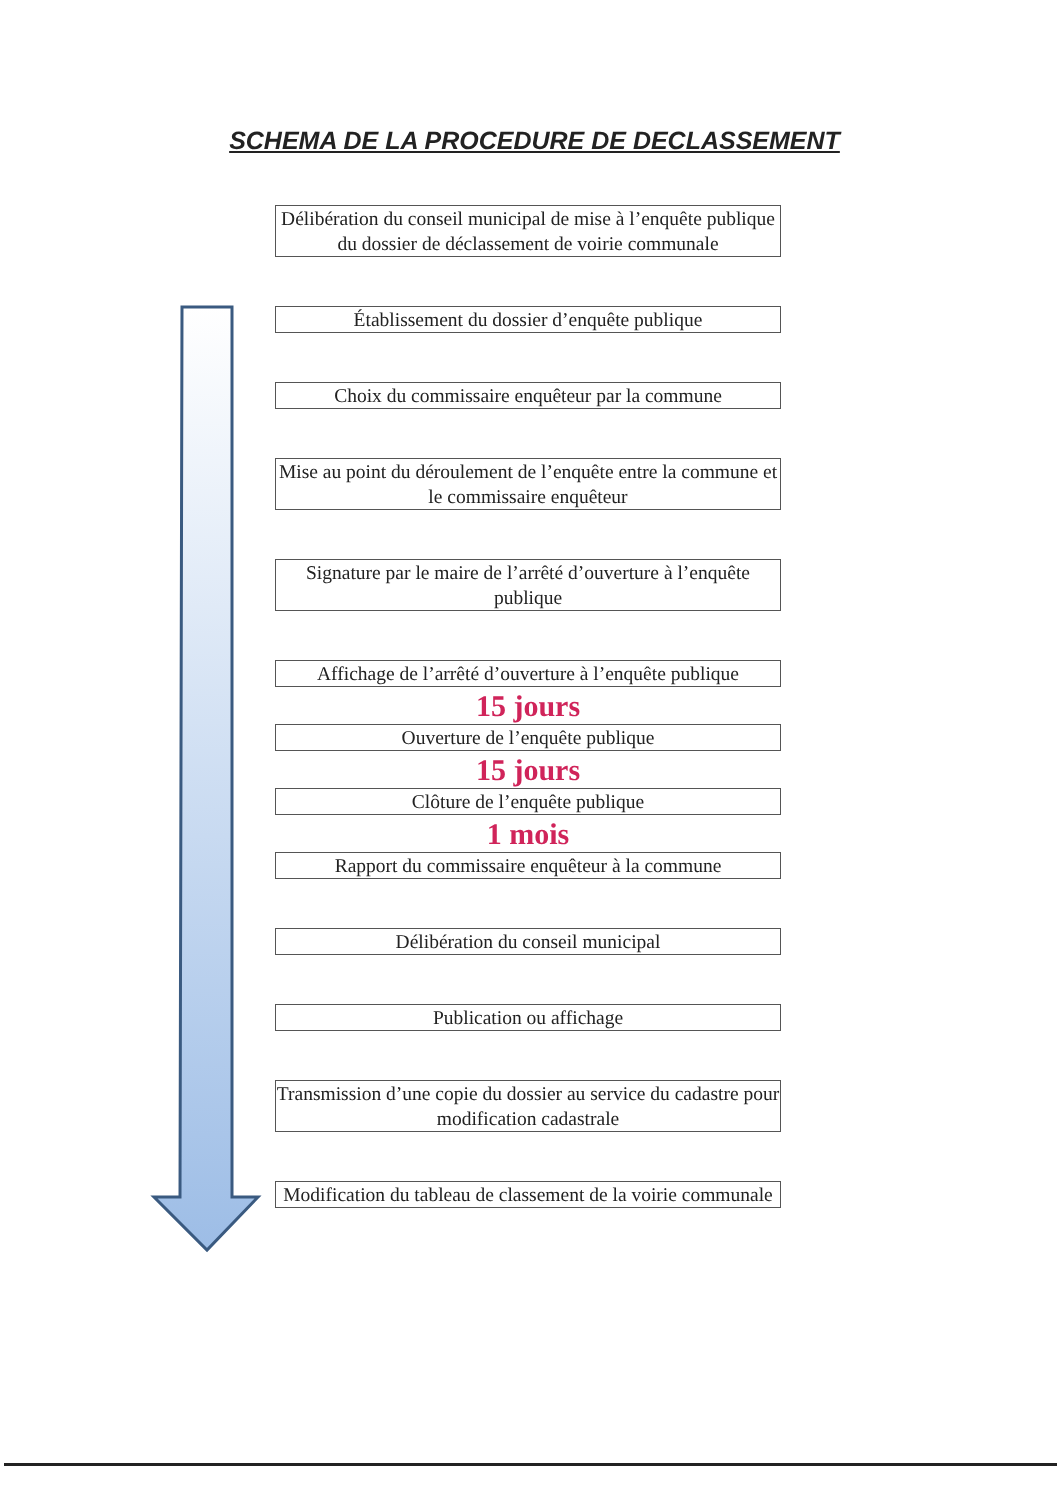SCHEMA DE LA PROCEDURE DE DECLASSEMENT
Délibération du conseil municipal de mise à l’enquête publique du dossier de déclassement de voirie communale
Établissement du dossier d’enquête publique
Choix du commissaire enquêteur par la commune
Mise au point du déroulement de l’enquête entre la commune et le commissaire enquêteur
Signature par le maire de l’arrêté d’ouverture à l’enquête publique
Affichage de l’arrêté d’ouverture à l’enquête publique
15 jours
Ouverture de l’enquête publique
15 jours
Clôture de l’enquête publique
1 mois
Rapport du commissaire enquêteur à la commune
Délibération du conseil municipal
Publication ou affichage
Transmission d’une copie du dossier au service du cadastre pour modification cadastrale
Modification du tableau de classement de la voirie communale